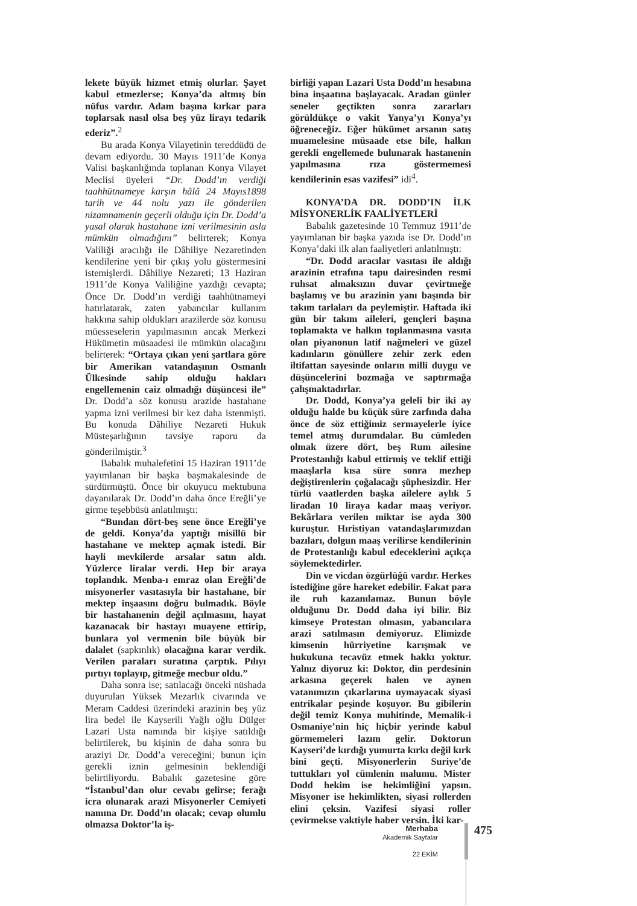lekete büyük hizmet etmiş olurlar. Şayet kabul etmezlerse; Konya’da altmış bin nüfus vardır. Adam başına kırkar para toplarsak nasıl olsa beş yüz lirayı tedarik ederiz”.<sup>2</sup>
Bu arada Konya Vilayetinin tereddüdü de devam ediyordu. 30 Mayıs 1911’de Konya Valisi başkanlığında toplanan Konya Vilayet Meclisi üyeleri “Dr. Dodd’ın verdiği taahhütnameye karşın hâlâ 24 Mayıs1898 tarih ve 44 nolu yazı ile gönderilen nizamnamenin geçerli olduğu için Dr. Dodd’a yasal olarak hastahane izni verilmesinin asla mümkün olmadığını” belirterek; Konya Valiliği aracılığı ile Dâhiliye Nezaretinden kendilerine yeni bir çıkış yolu göstermesini istemişlerdi. Dâhiliye Nezareti; 13 Haziran 1911’de Konya Valiliğine yazdığı cevapta; Önce Dr. Dodd’ın verdiği taahhütnameyi hatırlatarak, zaten yabancılar kullanım hakkına sahip oldukları arazilerde söz konusu müesseselerin yapılmasının ancak Merkezi Hükümetin müsaadesi ile mümkün olacağını belirterek: “Ortaya çıkan yeni şartlara göre bir Amerikan vatandaşının Osmanlı Ülkesinde sahip olduğu hakları engellemenin caiz olmadığı düşüncesi ile” Dr. Dodd’a söz konusu arazide hastahane yapma izni verilmesi bir kez daha istenmişti. Bu konuda Dâhiliye Nezareti Hukuk Müsteşarlığının tavsiye raporu da gönderilmiştir.<sup>3</sup>
Babalık muhalefetini 15 Haziran 1911’de yayımlanan bir başka başmakalesinde de sürdürmüştü. Önce bir okuyucu mektubuna dayanılarak Dr. Dodd’ın daha önce Ereğli’ye girme teşebbüsü anlatılmıştı:
“Bundan dört-beş sene önce Ereğli’ye de geldi. Konya’da yaptığı misillü bir hastahane ve mektep açmak istedi. Bir hayli mevkilerde arsalar satın aldı. Yüzlerce liralar verdi. Hep bir araya toplandık. Menba-ı emraz olan Ereğli’de misyonerler vasıtasıyla bir hastahane, bir mektep inşaasını doğru bulmadık. Böyle bir hastahanenin değil açılmasını, hayat kazanacak bir hastayı muayene ettirip, bunlara yol vermenin bile büyük bir dalalet (sapkınlık) olacağına karar verdik. Verilen paraları suratına çarptık. Pılıyı pırtıyı toplayıp, gitmeğe mecbur oldu.”
Daha sonra ise; satılacağı önceki nüshada duyurulan Yüksek Mezarlık civarında ve Meram Caddesi üzerindeki arazinin beş yüz lira bedel ile Kayserili Yağlı oğlu Dülger Lazari Usta namında bir kişiye satıldığı belirtilerek, bu kişinin de daha sonra bu araziyi Dr. Dodd’a vereceğini; bunun için gerekli iznin gelmesinin beklendiği belirtiliyordu. Babalık gazetesine göre “İstanbul’dan olur cevabı gelirse; ferağı icra olunarak arazi Misyonerler Cemiyeti namına Dr. Dodd’ın olacak; cevap olumlu olmazsa Doktor’la iş-
birliği yapan Lazari Usta Dodd’ın hesabına bina inşaatına başlayacak. Aradan günler seneler geçtikten sonra zararları görüldükçe o vakit Yanya’yı Konya’yı öğreneceğiz. Eğer hükümet arsanın satış muamelesine müsaade etse bile, halkın gerekli engellemede bulunarak hastanenin yapılmasına rıza göstermemesi kendilerinin esas vazifesi” idi<sup>4</sup>.
KONYA’DA DR. DODD’IN İLK MİSYONERLİK FAALİYETLERİ
Babalık gazetesinde 10 Temmuz 1911’de yayımlanan bir başka yazıda ise Dr. Dodd’ın Konya’daki ilk alan faaliyetleri anlatılmıştı:
“Dr. Dodd aracılar vasıtası ile aldığı arazinin etrafına tapu dairesinden resmi ruhsat almaksızın duvar çevirtmeğe başlamış ve bu arazinin yanı başında bir takım tarlaları da peylemiştir. Haftada iki gün bir takım aileleri, gençleri başına toplamakta ve halkın toplanmasına vasıta olan piyanonun latif nağmeleri ve güzel kadınların gönüllere zehir zerk eden iltifattan sayesinde onların milli duygu ve düşüncelerini bozmağa ve saptırmağa çalışmaktadırlar.
Dr. Dodd, Konya’ya geleli bir iki ay olduğu halde bu küçük süre zarfında daha önce de söz ettiğimiz sermayelerle iyice temel atmış durumdalar. Bu cümleden olmak üzere dört, beş Rum ailesine Protestanlığı kabul ettirmiş ve teklif ettiği maaşlarla kısa süre sonra mezhep değiştirenlerin çoğalacağı şüphesizdir. Her türlü vaatlerden başka ailelere aylık 5 liradan 10 liraya kadar maaş veriyor. Bekârlara verilen miktar ise ayda 300 kuruştur. Hıristiyan vatandaşlarımızdan bazıları, dolgun maaş verilirse kendilerinin de Protestanlığı kabul edeceklerini açıkça söylemektedirler.
Din ve vicdan özgürlüğü vardır. Herkes istediğine göre hareket edebilir. Fakat para ile ruh kazanılamaz. Bunun böyle olduğunu Dr. Dodd daha iyi bilir. Biz kimseye Protestan olmasın, yabancılara arazi satılmasın demiyoruz. Elimizde kimsenin hürriyetine karışmak ve hukukuna tecavüz etmek hakkı yoktur. Yalnız diyoruz ki: Doktor, din perdesinin arkasına geçerek halen ve aynen vatanımızın çıkarlarına uymayacak siyasi entrikalar peşinde koşuyor. Bu gibilerin değil temiz Konya muhitinde, Memalik-i Osmaniye’nin hiç hiçbir yerinde kabul görmemeleri lazım gelir. Doktorun Kayseri’de kırdığı yumurta kırkı değil kırk bini geçti. Misyonerlerin Suriye’de tuttukları yol cümlenin malumu. Mister Dodd hekim ise hekimliğini yapsın. Misyoner ise hekimlikten, siyasi rollerden elini çeksin. Vazifesi siyasi roller çevirmekse vaktiyle haber versin. İki kar-
Merhaba
Akademik Sayfalar
22 EKİM
475